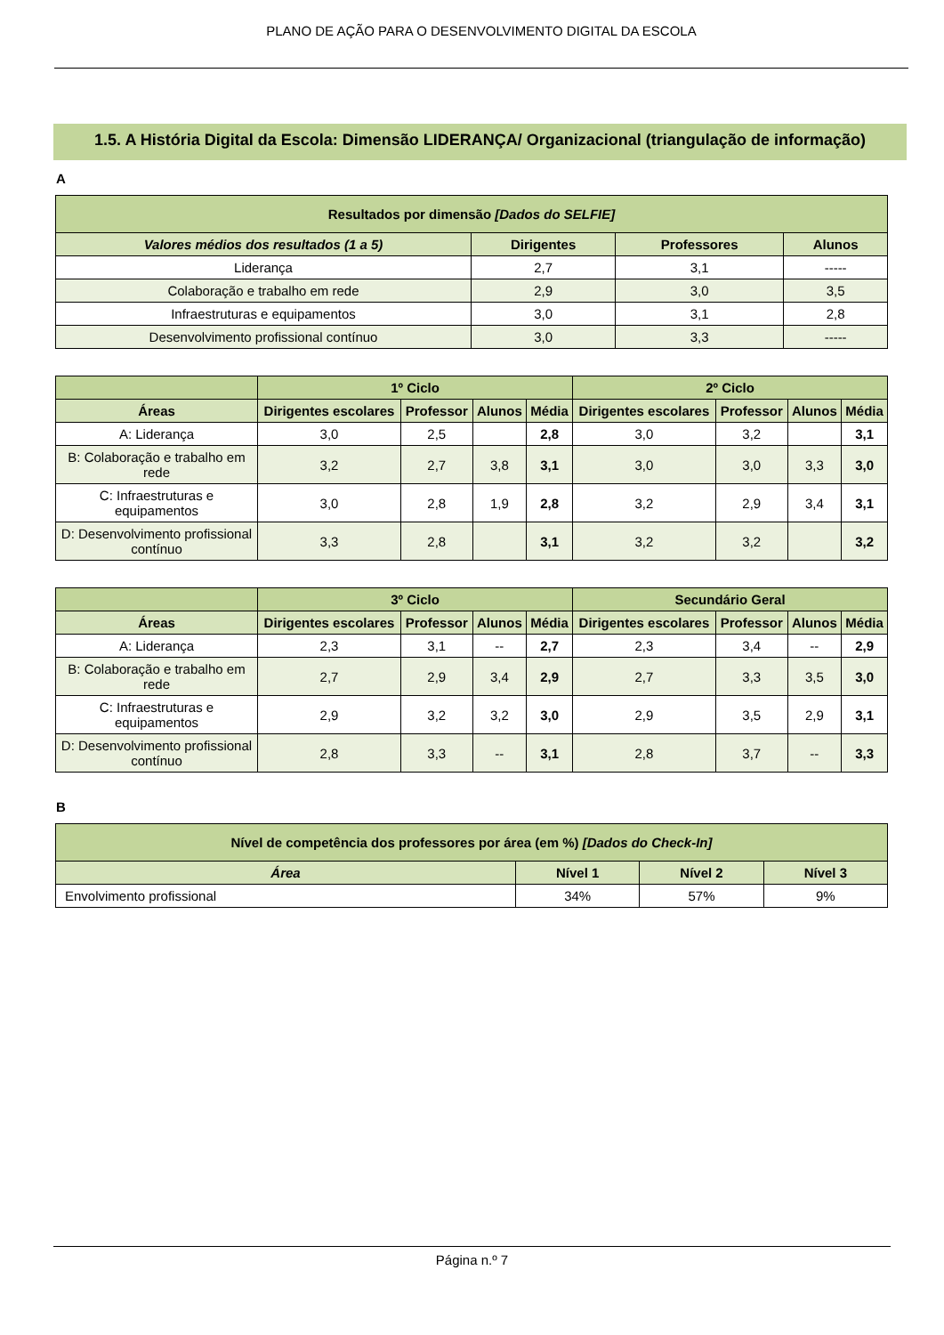PLANO DE AÇÃO PARA O DESENVOLVIMENTO DIGITAL DA ESCOLA
1.5. A História Digital da Escola: Dimensão LIDERANÇA/ Organizacional (triangulação de informação)
A
| Resultados por dimensão [Dados do SELFIE] | | | |
| --- | --- | --- | --- |
| Valores médios dos resultados (1 a 5) | Dirigentes | Professores | Alunos |
| Liderança | 2,7 | 3,1 | ----- |
| Colaboração e trabalho em rede | 2,9 | 3,0 | 3,5 |
| Infraestruturas e equipamentos | 3,0 | 3,1 | 2,8 |
| Desenvolvimento profissional contínuo | 3,0 | 3,3 | ----- |
| | 1º Ciclo | | | | 2º Ciclo | | | |
| --- | --- | --- | --- | --- | --- | --- | --- | --- |
| Áreas | Dirigentes escolares | Professor | Alunos | Média | Dirigentes escolares | Professor | Alunos | Média |
| A: Liderança | 3,0 | 2,5 | | 2,8 | 3,0 | 3,2 | | 3,1 |
| B: Colaboração e trabalho em rede | 3,2 | 2,7 | 3,8 | 3,1 | 3,0 | 3,0 | 3,3 | 3,0 |
| C: Infraestruturas e equipamentos | 3,0 | 2,8 | 1,9 | 2,8 | 3,2 | 2,9 | 3,4 | 3,1 |
| D: Desenvolvimento profissional contínuo | 3,3 | 2,8 | | 3,1 | 3,2 | 3,2 | | 3,2 |
| | 3º Ciclo | | | | Secundário Geral | | | |
| --- | --- | --- | --- | --- | --- | --- | --- | --- |
| Áreas | Dirigentes escolares | Professor | Alunos | Média | Dirigentes escolares | Professor | Alunos | Média |
| A: Liderança | 2,3 | 3,1 | -- | 2,7 | 2,3 | 3,4 | -- | 2,9 |
| B: Colaboração e trabalho em rede | 2,7 | 2,9 | 3,4 | 2,9 | 2,7 | 3,3 | 3,5 | 3,0 |
| C: Infraestruturas e equipamentos | 2,9 | 3,2 | 3,2 | 3,0 | 2,9 | 3,5 | 2,9 | 3,1 |
| D: Desenvolvimento profissional contínuo | 2,8 | 3,3 | -- | 3,1 | 2,8 | 3,7 | -- | 3,3 |
B
| Nível de competência dos professores por área (em %) [Dados do Check-In] | | | |
| --- | --- | --- | --- |
| Área | Nível 1 | Nível 2 | Nível 3 |
| Envolvimento profissional | 34% | 57% | 9% |
Página n.º 7